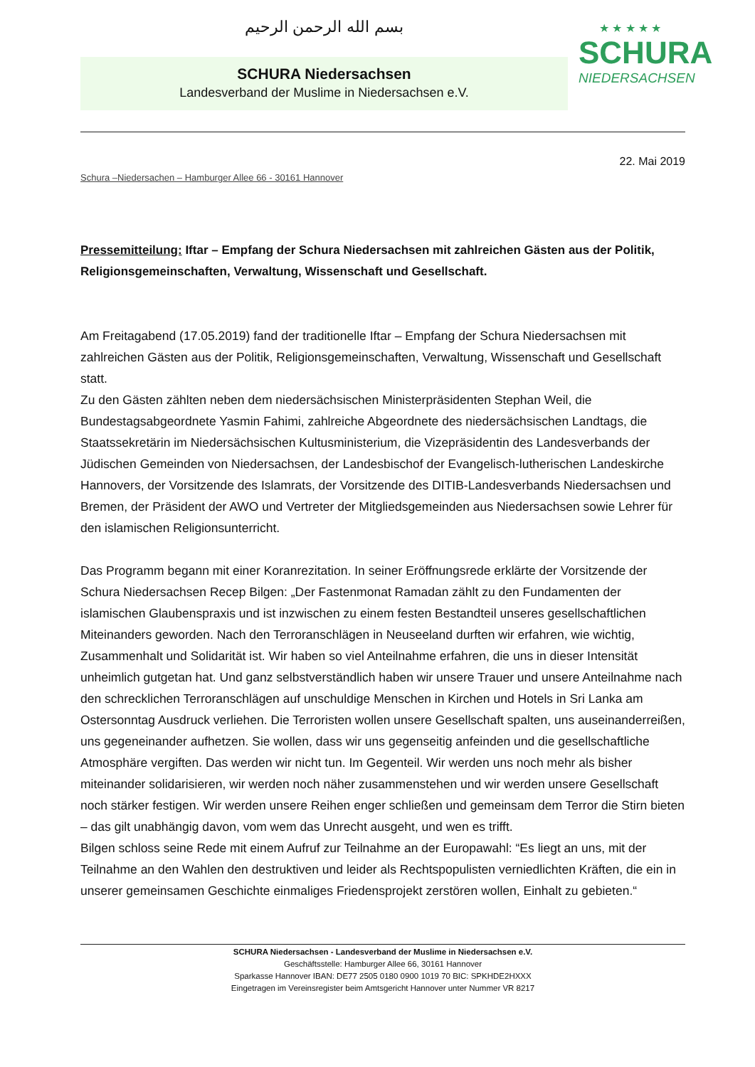بسم الله الرحمن الرحيم
SCHURA Niedersachsen
Landesverband der Muslime in Niedersachsen e.V.
★ ★ ★ ★ ★
SCHURA
NIEDERSACHSEN
22. Mai 2019
Schura –Niedersachen – Hamburger Allee 66 - 30161 Hannover
Pressemitteilung: Iftar – Empfang der Schura Niedersachsen mit zahlreichen Gästen aus der Politik, Religionsgemeinschaften, Verwaltung, Wissenschaft und Gesellschaft.
Am Freitagabend (17.05.2019) fand der traditionelle Iftar – Empfang der Schura Niedersachsen mit zahlreichen Gästen aus der Politik, Religionsgemeinschaften, Verwaltung, Wissenschaft und Gesellschaft statt.
Zu den Gästen zählten neben dem niedersächsischen Ministerpräsidenten Stephan Weil, die Bundestagsabgeordnete Yasmin Fahimi, zahlreiche Abgeordnete des niedersächsischen Landtags, die Staatssekretärin im Niedersächsischen Kultusministerium, die Vizepräsidentin des Landesverbands der Jüdischen Gemeinden von Niedersachsen, der Landesbischof der Evangelisch-lutherischen Landeskirche Hannovers, der Vorsitzende des Islamrats, der Vorsitzende des DITIB-Landesverbands Niedersachsen und Bremen, der Präsident der AWO und Vertreter der Mitgliedsgemeinden aus Niedersachsen sowie Lehrer für den islamischen Religionsunterricht.
Das Programm begann mit einer Koranrezitation. In seiner Eröffnungsrede erklärte der Vorsitzende der Schura Niedersachsen Recep Bilgen: „Der Fastenmonat Ramadan zählt zu den Fundamenten der islamischen Glaubenspraxis und ist inzwischen zu einem festen Bestandteil unseres gesellschaftlichen Miteinanders geworden. Nach den Terroranschlägen in Neuseeland durften wir erfahren, wie wichtig, Zusammenhalt und Solidarität ist. Wir haben so viel Anteilnahme erfahren, die uns in dieser Intensität unheimlich gutgetan hat. Und ganz selbstverständlich haben wir unsere Trauer und unsere Anteilnahme nach den schrecklichen Terroranschlägen auf unschuldige Menschen in Kirchen und Hotels in Sri Lanka am Ostersonntag Ausdruck verliehen. Die Terroristen wollen unsere Gesellschaft spalten, uns auseinanderreißen, uns gegeneinander aufhetzen. Sie wollen, dass wir uns gegenseitig anfeinden und die gesellschaftliche Atmosphäre vergiften. Das werden wir nicht tun. Im Gegenteil. Wir werden uns noch mehr als bisher miteinander solidarisieren, wir werden noch näher zusammenstehen und wir werden unsere Gesellschaft noch stärker festigen. Wir werden unsere Reihen enger schließen und gemeinsam dem Terror die Stirn bieten – das gilt unabhängig davon, vom wem das Unrecht ausgeht, und wen es trifft.
Bilgen schloss seine Rede mit einem Aufruf zur Teilnahme an der Europawahl: “Es liegt an uns, mit der Teilnahme an den Wahlen den destruktiven und leider als Rechtspopulisten verniedlichten Kräften, die ein in unserer gemeinsamen Geschichte einmaliges Friedensprojekt zerstören wollen, Einhalt zu gebieten.“
SCHURA Niedersachsen - Landesverband der Muslime in Niedersachsen e.V.
Geschäftsstelle: Hamburger Allee 66, 30161 Hannover
Sparkasse Hannover IBAN: DE77 2505 0180 0900 1019 70 BIC: SPKHDE2HXXX
Eingetragen im Vereinsregister beim Amtsgericht Hannover unter Nummer VR 8217